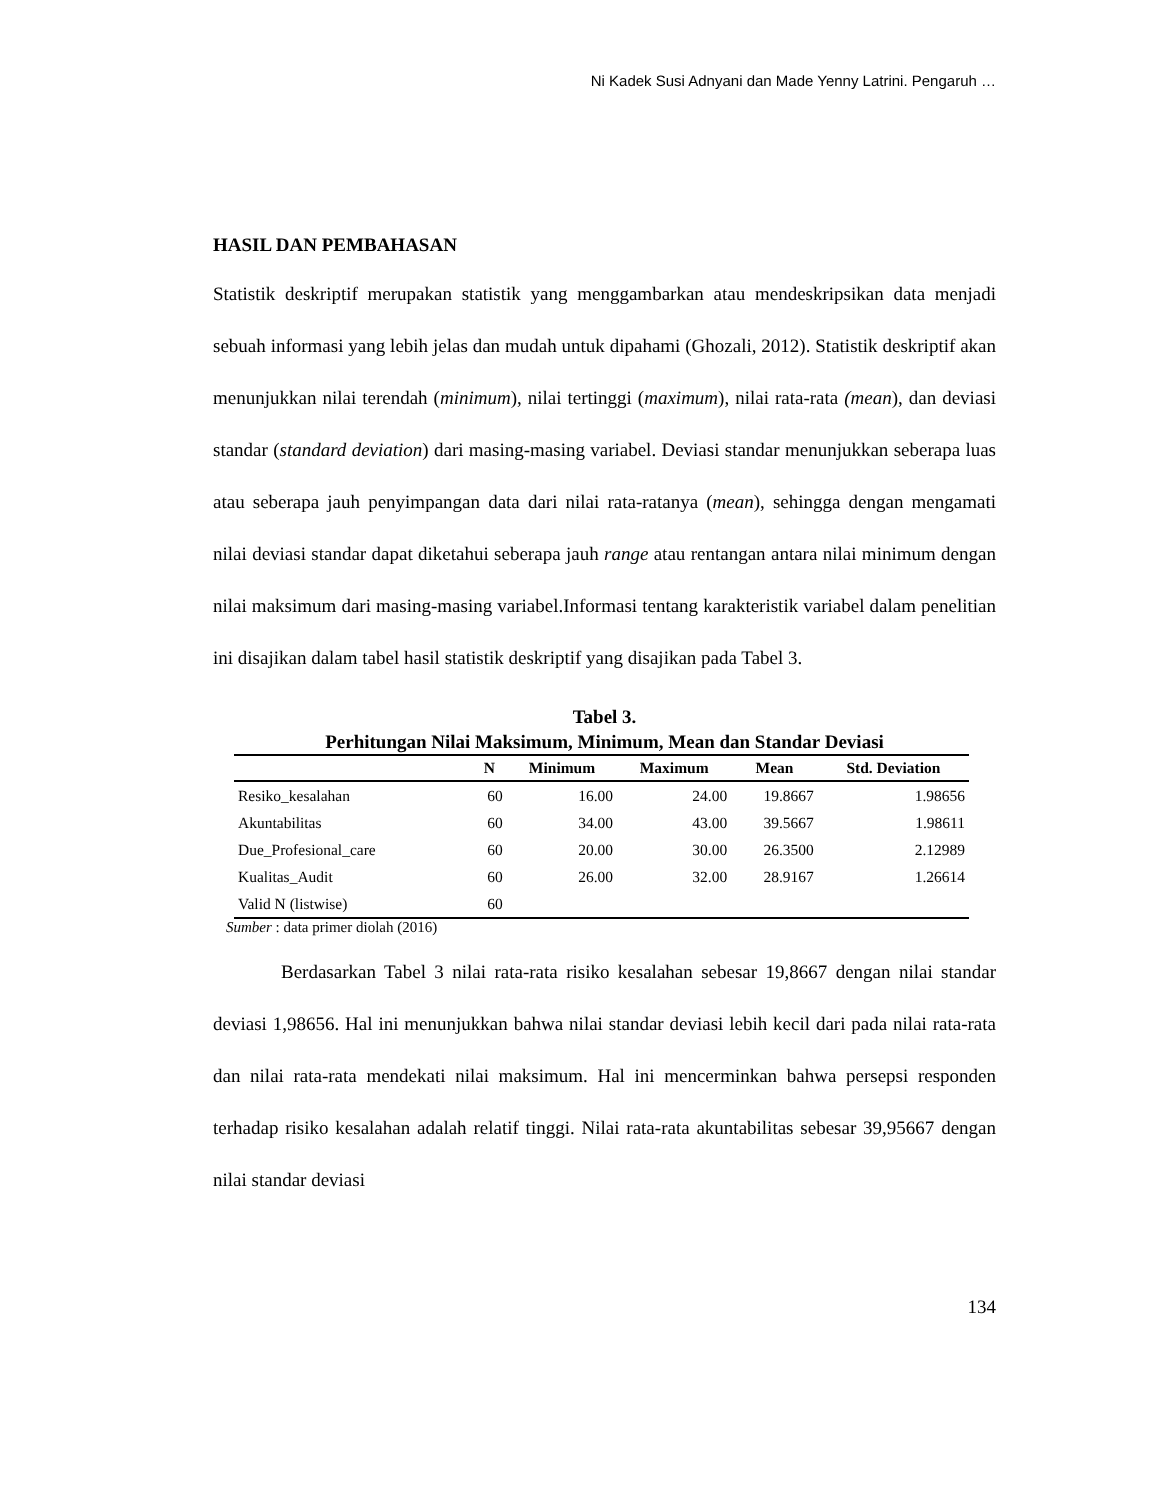Ni Kadek Susi Adnyani dan Made Yenny Latrini. Pengaruh …
HASIL DAN PEMBAHASAN
Statistik deskriptif merupakan statistik yang menggambarkan atau mendeskripsikan data menjadi sebuah informasi yang lebih jelas dan mudah untuk dipahami (Ghozali, 2012). Statistik deskriptif akan menunjukkan nilai terendah (minimum), nilai tertinggi (maximum), nilai rata-rata (mean), dan deviasi standar (standard deviation) dari masing-masing variabel. Deviasi standar menunjukkan seberapa luas atau seberapa jauh penyimpangan data dari nilai rata-ratanya (mean), sehingga dengan mengamati nilai deviasi standar dapat diketahui seberapa jauh range atau rentangan antara nilai minimum dengan nilai maksimum dari masing-masing variabel.Informasi tentang karakteristik variabel dalam penelitian ini disajikan dalam tabel hasil statistik deskriptif yang disajikan pada Tabel 3.
Tabel 3.
Perhitungan Nilai Maksimum, Minimum, Mean dan Standar Deviasi
| | N | Minimum | Maximum | Mean | Std. Deviation |
| --- | --- | --- | --- | --- | --- |
| Resiko_kesalahan | 60 | 16.00 | 24.00 | 19.8667 | 1.98656 |
| Akuntabilitas | 60 | 34.00 | 43.00 | 39.5667 | 1.98611 |
| Due_Profesional_care | 60 | 20.00 | 30.00 | 26.3500 | 2.12989 |
| Kualitas_Audit | 60 | 26.00 | 32.00 | 28.9167 | 1.26614 |
| Valid N (listwise) | 60 | | | | |
Sumber : data primer diolah (2016)
Berdasarkan Tabel 3 nilai rata-rata risiko kesalahan sebesar 19,8667 dengan nilai standar deviasi 1,98656. Hal ini menunjukkan bahwa nilai standar deviasi lebih kecil dari pada nilai rata-rata dan nilai rata-rata mendekati nilai maksimum. Hal ini mencerminkan bahwa persepsi responden terhadap risiko kesalahan adalah relatif tinggi. Nilai rata-rata akuntabilitas sebesar 39,95667 dengan nilai standar deviasi
134